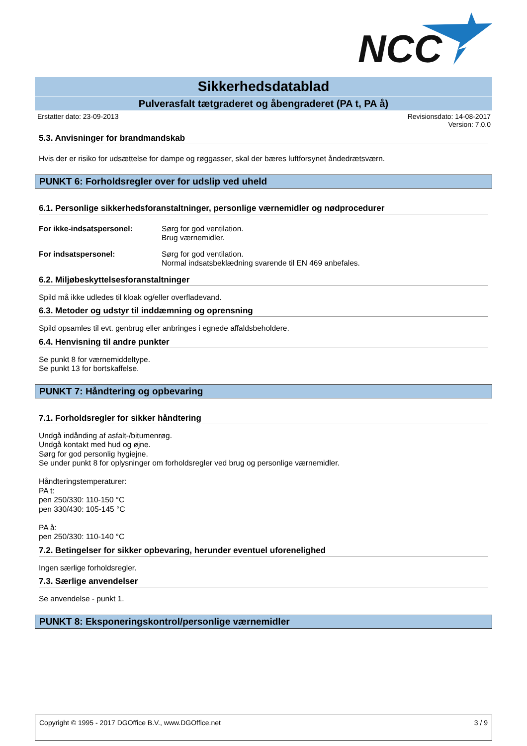NCC
Sikkerhedsdatablad
Pulverasfalt tætgraderet og åbengraderet (PA t, PA å)
Erstatter dato: 23-09-2013 Revisionsdato: 14-08-2017
Version: 7.0.0
5.3. Anvisninger for brandmandskab
Hvis der er risiko for udsættelse for dampe og røggasser, skal der bæres luftforsynet åndedrætsværn.
PUNKT 6: Forholdsregler over for udslip ved uheld
6.1. Personlige sikkerhedsforanstaltninger, personlige værnemidler og nødprocedurer
For ikke-indsatspersonel: Sørg for god ventilation.
Brug værnemidler.
For indsatspersonel: Sørg for god ventilation.
Normal indsatsbeklædning svarende til EN 469 anbefales.
6.2. Miljøbeskyttelsesforanstaltninger
Spild må ikke udledes til kloak og/eller overfladevand.
6.3. Metoder og udstyr til inddæmning og oprensning
Spild opsamles til evt. genbrug eller anbringes i egnede affaldsbeholdere.
6.4. Henvisning til andre punkter
Se punkt 8 for værnemiddeltype.
Se punkt 13 for bortskaffelse.
PUNKT 7: Håndtering og opbevaring
7.1. Forholdsregler for sikker håndtering
Undgå indånding af asfalt-/bitumenrøg.
Undgå kontakt med hud og øjne.
Sørg for god personlig hygiejne.
Se under punkt 8 for oplysninger om forholdsregler ved brug og personlige værnemidler.
Håndteringstemperaturer:
PA t:
pen 250/330: 110-150 °C
pen 330/430: 105-145 °C
PA å:
pen 250/330: 110-140 °C
7.2. Betingelser for sikker opbevaring, herunder eventuel uforenelighed
Ingen særlige forholdsregler.
7.3. Særlige anvendelser
Se anvendelse - punkt 1.
PUNKT 8: Eksponeringskontrol/personlige værnemidler
Copyright © 1995 - 2017 DGOffice B.V., www.DGOffice.net 3 / 9